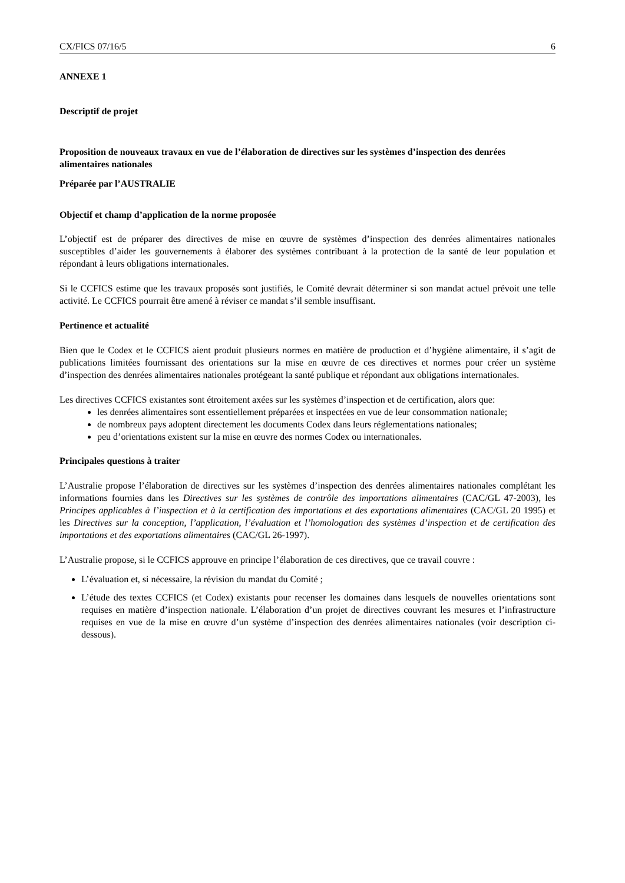CX/FICS 07/16/5 6
ANNEXE 1
Descriptif de projet
Proposition de nouveaux travaux en vue de l’élaboration de directives sur les systèmes d’inspection des denrées alimentaires nationales
Préparée par l’AUSTRALIE
Objectif et champ d’application de la norme proposée
L’objectif est de préparer des directives de mise en œuvre de systèmes d’inspection des denrées alimentaires nationales susceptibles d’aider les gouvernements à élaborer des systèmes contribuant à la protection de la santé de leur population et répondant à leurs obligations internationales.
Si le CCFICS estime que les travaux proposés sont justifiés, le Comité devrait déterminer si son mandat actuel prévoit une telle activité. Le CCFICS pourrait être amené à réviser ce mandat s’il semble insuffisant.
Pertinence et actualité
Bien que le Codex et le CCFICS aient produit plusieurs normes en matière de production et d’hygiène alimentaire, il s’agit de publications limitées fournissant des orientations sur la mise en œuvre de ces directives et normes pour créer un système d’inspection des denrées alimentaires nationales protégeant la santé publique et répondant aux obligations internationales.
Les directives CCFICS existantes sont étroitement axées sur les systèmes d’inspection et de certification, alors que:
les denrées alimentaires sont essentiellement préparées et inspectées en vue de leur consommation nationale;
de nombreux pays adoptent directement les documents Codex dans leurs réglementations nationales;
peu d’orientations existent sur la mise en œuvre des normes Codex ou internationales.
Principales questions à traiter
L’Australie propose l’élaboration de directives sur les systèmes d’inspection des denrées alimentaires nationales complétant les informations fournies dans les Directives sur les systèmes de contrôle des importations alimentaires (CAC/GL 47-2003), les Principes applicables à l’inspection et à la certification des importations et des exportations alimentaires (CAC/GL 20 1995) et les Directives sur la conception, l’application, l’évaluation et l’homologation des systèmes d’inspection et de certification des importations et des exportations alimentaires (CAC/GL 26-1997).
L’Australie propose, si le CCFICS approuve en principe l’élaboration de ces directives, que ce travail couvre :
L’évaluation et, si nécessaire, la révision du mandat du Comité ;
L’étude des textes CCFICS (et Codex) existants pour recenser les domaines dans lesquels de nouvelles orientations sont requises en matière d’inspection nationale. L’élaboration d’un projet de directives couvrant les mesures et l’infrastructure requises en vue de la mise en œuvre d’un système d’inspection des denrées alimentaires nationales (voir description ci-dessous).